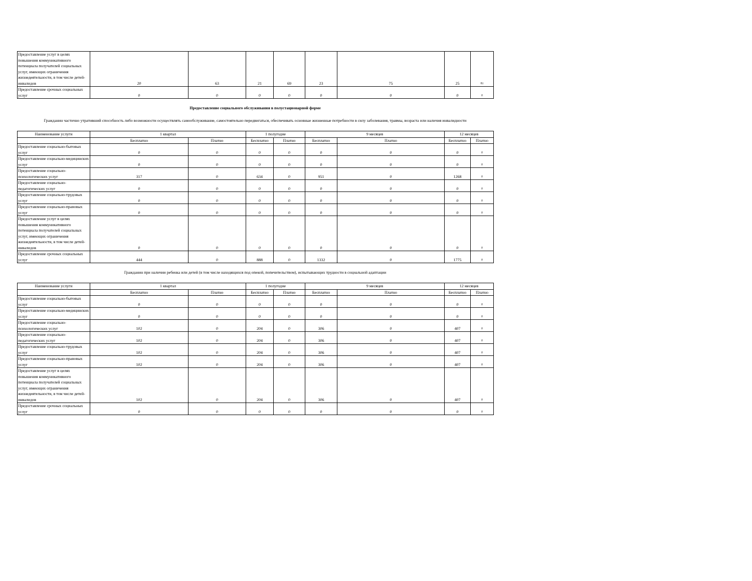| Предоставление услуг в целях повышения коммуникативного потенциала получателей социальных услуг, имеющих ограничения жизнедеятельности, в том числе детей-инвалидов | 20 | 63 | 21 | 69 | 23 | 75 | 25 | 81 |
| Предоставление срочных социальных услуг | 0 | 0 | 0 | 0 | 0 | 0 | 0 | 0 |
Предоставление социального обслуживания в полустационарной форме
Гражданин частично утративший способность либо возможности осуществлять самообслуживание, самостоятельно передвигаться, обеспечивать основные жизненные потребности в силу заболевания, травмы, возраста или наличия инвалидности
| Наименование услуги | 1 квартал | | 1 полугодие | | 9 месяцев | | 12 месяцев | |
| --- | --- | --- | --- | --- | --- | --- | --- | --- |
| | Бесплатно | Платно | Бесплатно | Платно | Бесплатно | Платно | Бесплатно | Платно |
| Предоставление социально-бытовых услуг | 0 | 0 | 0 | 0 | 0 | 0 | 0 | 0 |
| Предоставление социально-медицинских услуг | 0 | 0 | 0 | 0 | 0 | 0 | 0 | 0 |
| Предоставление социально-психологических услуг | 317 | 0 | 634 | 0 | 951 | 0 | 1268 | 0 |
| Предоставление социально-педагогических услуг | 0 | 0 | 0 | 0 | 0 | 0 | 0 | 0 |
| Предоставление социально-трудовых услуг | 0 | 0 | 0 | 0 | 0 | 0 | 0 | 0 |
| Предоставление социально-правовых услуг | 0 | 0 | 0 | 0 | 0 | 0 | 0 | 0 |
| Предоставление услуг в целях повышения коммуникативного потенциала получателей социальных услуг, имеющих ограничения жизнедеятельности, в том числе детей-инвалидов | 0 | 0 | 0 | 0 | 0 | 0 | 0 | 0 |
| Предоставление срочных социальных услуг | 444 | 0 | 888 | 0 | 1332 | 0 | 1775 | 0 |
Гражданин при наличии ребенка или детей (в том числе находящихся под опекой, попечительством), испытывающих трудности в социальной адаптации
| Наименование услуги | 1 квартал | | 1 полугодие | | 9 месяцев | | 12 месяцев | |
| --- | --- | --- | --- | --- | --- | --- | --- | --- |
| | Бесплатно | Платно | Бесплатно | Платно | Бесплатно | Платно | Бесплатно | Платно |
| Предоставление социально-бытовых услуг | 0 | 0 | 0 | 0 | 0 | 0 | 0 | 0 |
| Предоставление социально-медицинских услуг | 0 | 0 | 0 | 0 | 0 | 0 | 0 | 0 |
| Предоставление социально-психологических услуг | 102 | 0 | 204 | 0 | 306 | 0 | 407 | 0 |
| Предоставление социально-педагогических услуг | 102 | 0 | 204 | 0 | 306 | 0 | 407 | 0 |
| Предоставление социально-трудовых услуг | 102 | 0 | 204 | 0 | 306 | 0 | 407 | 0 |
| Предоставление социально-правовых услуг | 102 | 0 | 204 | 0 | 306 | 0 | 407 | 0 |
| Предоставление услуг в целях повышения коммуникативного потенциала получателей социальных услуг, имеющих ограничения жизнедеятельности, в том числе детей-инвалидов | 102 | 0 | 204 | 0 | 306 | 0 | 407 | 0 |
| Предоставление срочных социальных услуг | 0 | 0 | 0 | 0 | 0 | 0 | 0 | 0 |